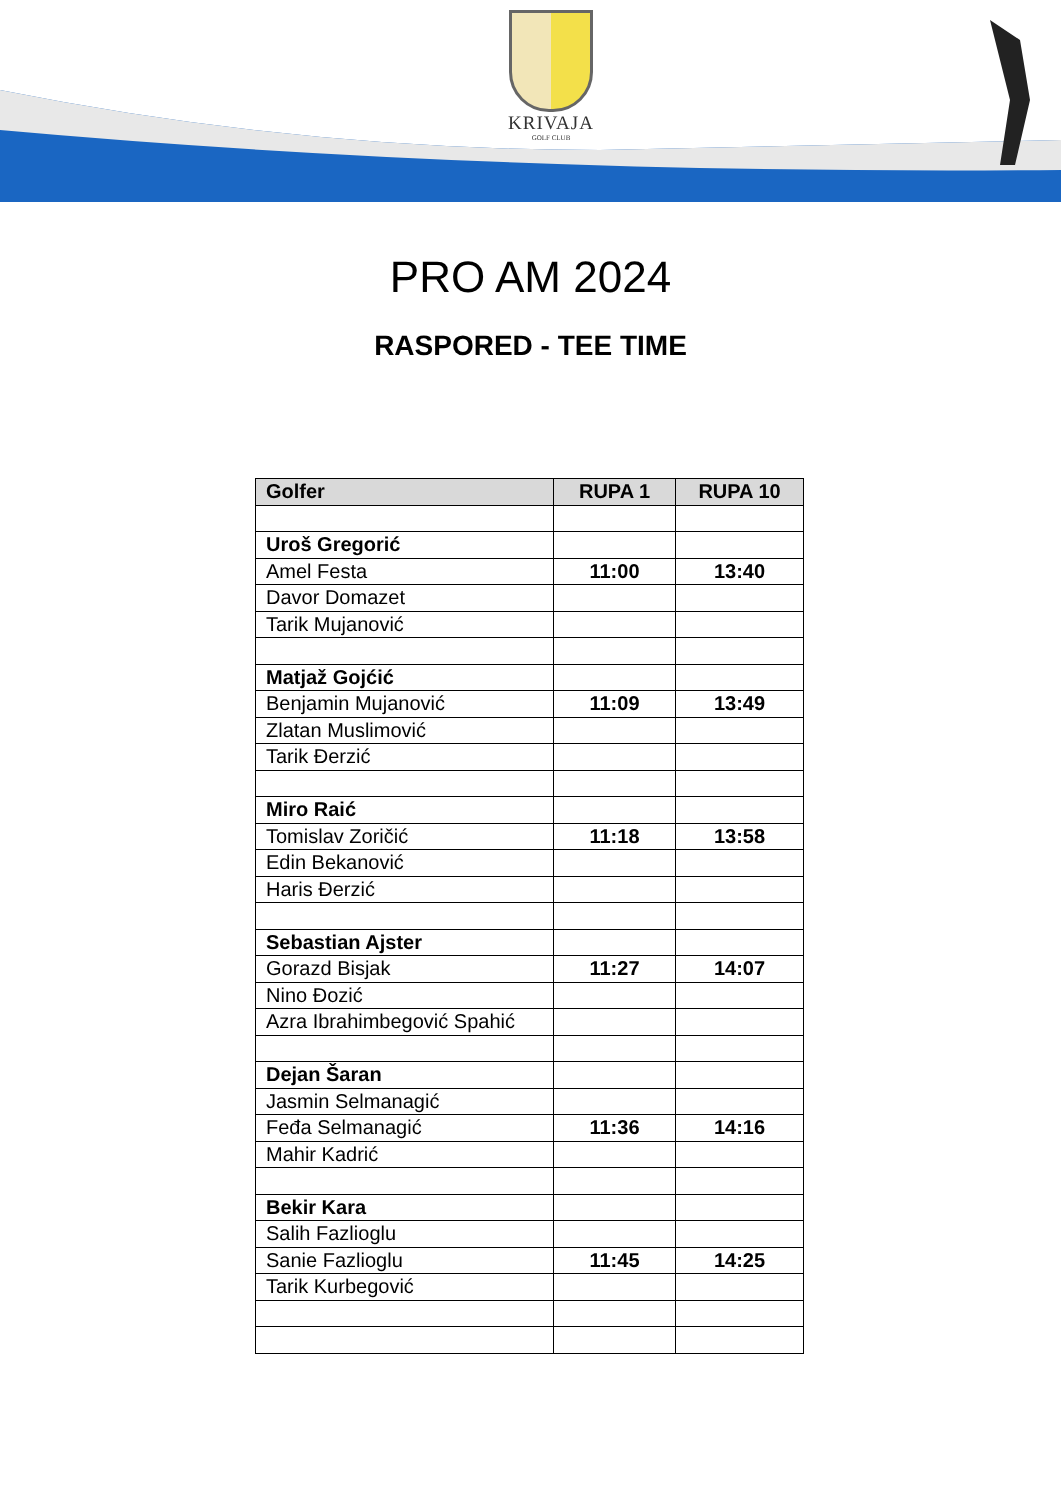KRIVAJA
GOLF CLUB
PRO AM 2024
RASPORED - TEE TIME
| Golfer | RUPA 1 | RUPA 10 |
| --- | --- | --- |
| Uroš Gregorić | | |
| Amel Festa | 11:00 | 13:40 |
| Davor Domazet | | |
| Tarik Mujanović | | |
| Matjaž Gojćić | | |
| Benjamin Mujanović | 11:09 | 13:49 |
| Zlatan Muslimović | | |
| Tarik Đerzić | | |
| Miro Raić | | |
| Tomislav Zoričić | 11:18 | 13:58 |
| Edin Bekanović | | |
| Haris Đerzić | | |
| Sebastian Ajster | | |
| Gorazd Bisjak | 11:27 | 14:07 |
| Nino Đozić | | |
| Azra Ibrahimbegović Spahić | | |
| Dejan Šaran | | |
| Jasmin Selmanagić | | |
| Feđa Selmanagić | 11:36 | 14:16 |
| Mahir Kadrić | | |
| Bekir Kara | | |
| Salih Fazlioglu | | |
| Sanie Fazlioglu | 11:45 | 14:25 |
| Tarik Kurbegović | | |